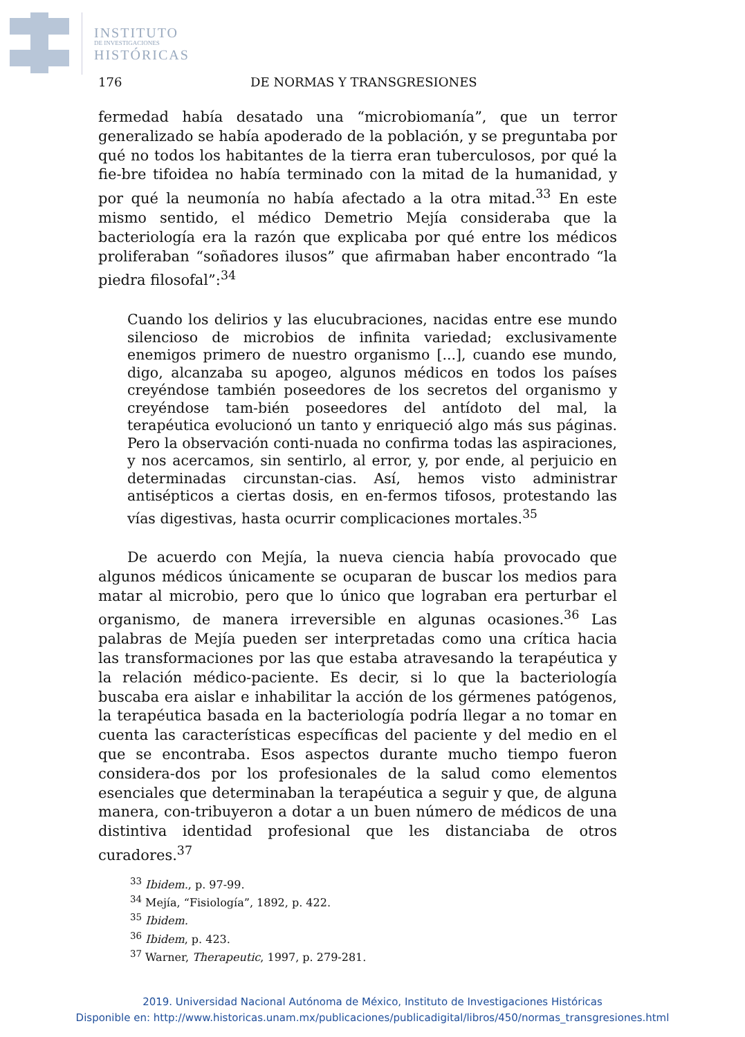INSTITUTO
DE INVESTIGACIONES
HISTÓRICAS
176 DE NORMAS Y TRANSGRESIONES
fermedad había desatado una “microbiomanía”, que un terror generalizado se había apoderado de la población, y se preguntaba por qué no todos los habitantes de la tierra eran tuberculosos, por qué la fie-bre tifoidea no había terminado con la mitad de la humanidad, y por qué la neumonía no había afectado a la otra mitad.<sup>33</sup> En este mismo sentido, el médico Demetrio Mejía consideraba que la bacteriología era la razón que explicaba por qué entre los médicos proliferaban “soñadores ilusos” que afirmaban haber encontrado “la piedra filosofal”:<sup>34</sup>
Cuando los delirios y las elucubraciones, nacidas entre ese mundo silencioso de microbios de infinita variedad; exclusivamente enemigos primero de nuestro organismo [...], cuando ese mundo, digo, alcanzaba su apogeo, algunos médicos en todos los países creyéndose también poseedores de los secretos del organismo y creyéndose tam-bién poseedores del antídoto del mal, la terapéutica evolucionó un tanto y enriqueció algo más sus páginas. Pero la observación conti-nuada no confirma todas las aspiraciones, y nos acercamos, sin sentirlo, al error, y, por ende, al perjuicio en determinadas circunstan-cias. Así, hemos visto administrar antisépticos a ciertas dosis, en en-fermos tifosos, protestando las vías digestivas, hasta ocurrir complicaciones mortales.<sup>35</sup>
De acuerdo con Mejía, la nueva ciencia había provocado que algunos médicos únicamente se ocuparan de buscar los medios para matar al microbio, pero que lo único que lograban era perturbar el organismo, de manera irreversible en algunas ocasiones.<sup>36</sup> Las palabras de Mejía pueden ser interpretadas como una crítica hacia las transformaciones por las que estaba atravesando la terapéutica y la relación médico-paciente. Es decir, si lo que la bacteriología buscaba era aislar e inhabilitar la acción de los gérmenes patógenos, la terapéutica basada en la bacteriología podría llegar a no tomar en cuenta las características específicas del paciente y del medio en el que se encontraba. Esos aspectos durante mucho tiempo fueron considera-dos por los profesionales de la salud como elementos esenciales que determinaban la terapéutica a seguir y que, de alguna manera, con-tribuyeron a dotar a un buen número de médicos de una distintiva identidad profesional que les distanciaba de otros curadores.<sup>37</sup>
<sup>33</sup> Ibidem., p. 97-99.
<sup>34</sup> Mejía, “Fisiología”, 1892, p. 422.
<sup>35</sup> Ibidem.
<sup>36</sup> Ibidem, p. 423.
<sup>37</sup> Warner, Therapeutic, 1997, p. 279-281.
2019. Universidad Nacional Autónoma de México, Instituto de Investigaciones Históricas
Disponible en: http://www.historicas.unam.mx/publicaciones/publicadigital/libros/450/normas_transgresiones.html